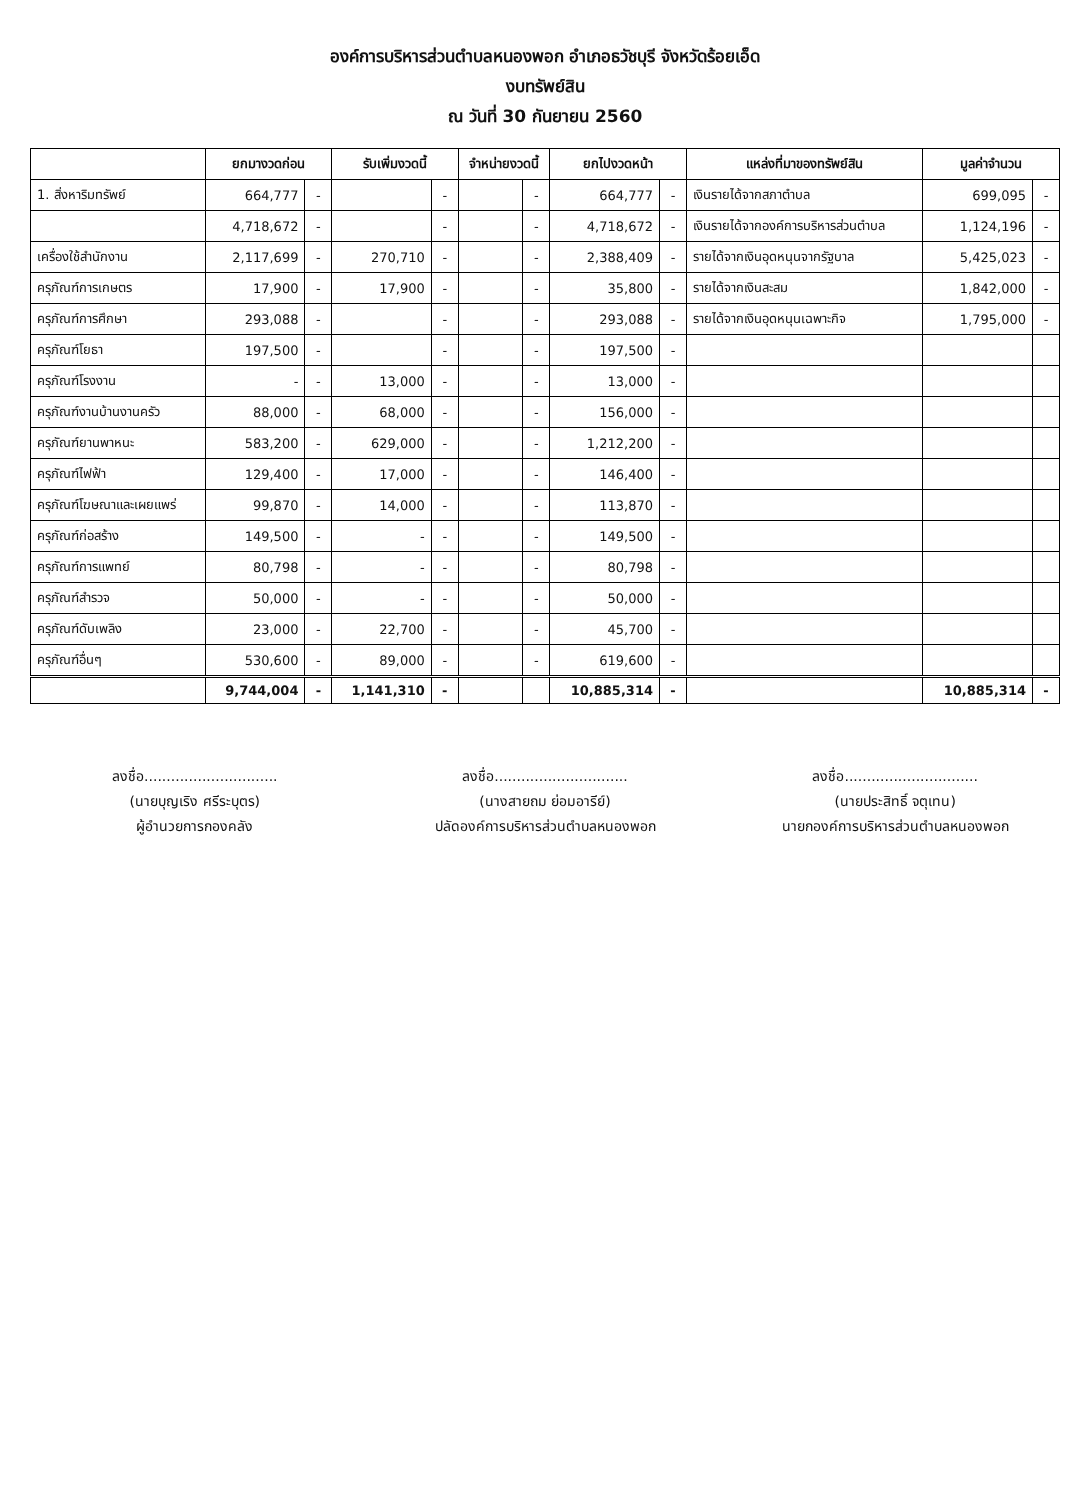องค์การบริหารส่วนตำบลหนองพอก อำเภอธวัชบุรี จังหวัดร้อยเอ็ด
งบทรัพย์สิน
ณ วันที่ 30 กันยายน 2560
| | ยกมางวดก่อน | | รับเพิ่มงวดนี้ | | จำหน่ายงวดนี้ | | ยกไปงวดหน้า | | แหล่งที่มาของทรัพย์สิน | มูลค่าจำนวน | |
| --- | --- | --- | --- | --- | --- | --- | --- | --- | --- | --- | --- |
| 1. สิ่งหาริมทรัพย์ | 664,777 | - | | - | | - | 664,777 | - | เงินรายได้จากสภาตำบล | 699,095 | - |
| | 4,718,672 | - | | - | | - | 4,718,672 | - | เงินรายได้จากองค์การบริหารส่วนตำบล | 1,124,196 | - |
| เครื่องใช้สำนักงาน | 2,117,699 | - | 270,710 | - | | - | 2,388,409 | - | รายได้จากเงินอุดหนุนจากรัฐบาล | 5,425,023 | - |
| ครุภัณฑ์การเกษตร | 17,900 | - | 17,900 | - | | - | 35,800 | - | รายได้จากเงินสะสม | 1,842,000 | - |
| ครุภัณฑ์การศึกษา | 293,088 | - | | - | | - | 293,088 | - | รายได้จากเงินอุดหนุนเฉพาะกิจ | 1,795,000 | - |
| ครุภัณฑ์โยธา | 197,500 | - | | - | | - | 197,500 | - | | | |
| ครุภัณฑ์โรงงาน | - | - | 13,000 | - | | - | 13,000 | - | | | |
| ครุภัณฑ์งานบ้านงานครัว | 88,000 | - | 68,000 | - | | - | 156,000 | - | | | |
| ครุภัณฑ์ยานพาหนะ | 583,200 | - | 629,000 | - | | - | 1,212,200 | - | | | |
| ครุภัณฑ์ไฟฟ้า | 129,400 | - | 17,000 | - | | - | 146,400 | - | | | |
| ครุภัณฑ์โฆษณาและเผยแพร่ | 99,870 | - | 14,000 | - | | - | 113,870 | - | | | |
| ครุภัณฑ์ก่อสร้าง | 149,500 | - | - | - | | - | 149,500 | - | | | |
| ครุภัณฑ์การแพทย์ | 80,798 | - | - | - | | - | 80,798 | - | | | |
| ครุภัณฑ์สำรวจ | 50,000 | - | - | - | | - | 50,000 | - | | | |
| ครุภัณฑ์ดับเพลิง | 23,000 | - | 22,700 | - | | - | 45,700 | - | | | |
| ครุภัณฑ์อื่นๆ | 530,600 | - | 89,000 | - | | - | 619,600 | - | | | |
| | 9,744,004 | - | 1,141,310 | - | | | 10,885,314 | - | | 10,885,314 | - |
ลงชื่อ..............................
(นายบุญเริง ศรีระบุตร)
ผู้อำนวยการกองคลัง
ลงชื่อ..............................
(นางสายถม ย่อมอารีย์)
ปลัดองค์การบริหารส่วนตำบลหนองพอก
ลงชื่อ..............................
(นายประสิทธิ์ จตุเทน)
นายกองค์การบริหารส่วนตำบลหนองพอก